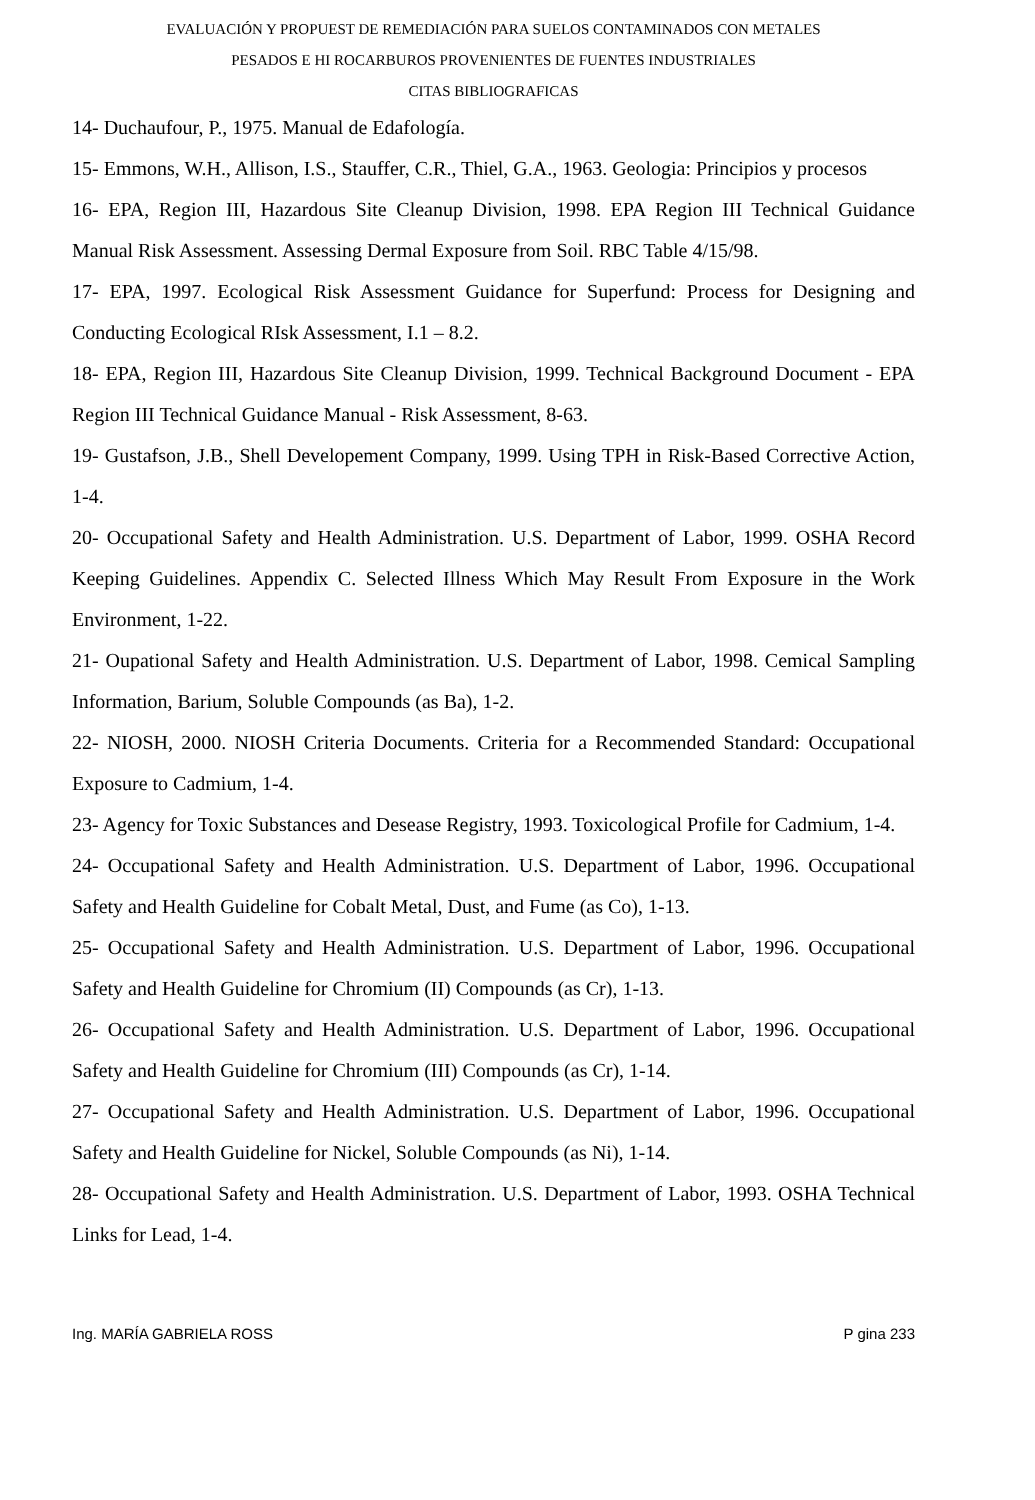EVALUACIÓN Y PROPUEST DE REMEDIACIÓN PARA SUELOS CONTAMINADOS CON METALES
PESADOS E HI ROCARBUROS PROVENIENTES DE FUENTES INDUSTRIALES
CITAS BIBLIOGRAFICAS
14- Duchaufour, P., 1975. Manual de Edafología.
15- Emmons, W.H., Allison, I.S., Stauffer, C.R., Thiel, G.A., 1963. Geologia: Principios y procesos
16- EPA, Region III, Hazardous Site Cleanup Division, 1998. EPA Region III Technical Guidance Manual Risk Assessment. Assessing Dermal Exposure from Soil. RBC Table 4/15/98.
17- EPA, 1997. Ecological Risk Assessment Guidance for Superfund: Process for Designing and Conducting Ecological RIsk Assessment, I.1 – 8.2.
18- EPA, Region III, Hazardous Site Cleanup Division, 1999. Technical Background Document - EPA Region III Technical Guidance Manual - Risk Assessment, 8-63.
19- Gustafson, J.B., Shell Developement Company, 1999. Using TPH in Risk-Based Corrective Action, 1-4.
20- Occupational Safety and Health Administration. U.S. Department of Labor, 1999. OSHA Record Keeping Guidelines. Appendix C. Selected Illness Which May Result From Exposure in the Work Environment, 1-22.
21- Oupational Safety and Health Administration. U.S. Department of Labor, 1998. Cemical Sampling Information, Barium, Soluble Compounds (as Ba), 1-2.
22- NIOSH, 2000. NIOSH Criteria Documents. Criteria for a Recommended Standard: Occupational Exposure to Cadmium, 1-4.
23- Agency for Toxic Substances and Desease Registry, 1993. Toxicological Profile for Cadmium, 1-4.
24- Occupational Safety and Health Administration. U.S. Department of Labor, 1996. Occupational Safety and Health Guideline for Cobalt Metal, Dust, and Fume (as Co), 1-13.
25- Occupational Safety and Health Administration. U.S. Department of Labor, 1996. Occupational Safety and Health Guideline for Chromium (II) Compounds (as Cr), 1-13.
26- Occupational Safety and Health Administration. U.S. Department of Labor, 1996. Occupational Safety and Health Guideline for Chromium (III) Compounds (as Cr), 1-14.
27- Occupational Safety and Health Administration. U.S. Department of Labor, 1996. Occupational Safety and Health Guideline for Nickel, Soluble Compounds (as Ni), 1-14.
28- Occupational Safety and Health Administration. U.S. Department of Labor, 1993. OSHA Technical Links for Lead, 1-4.
Ing. MARÍA GABRIELA ROSS P gina 233